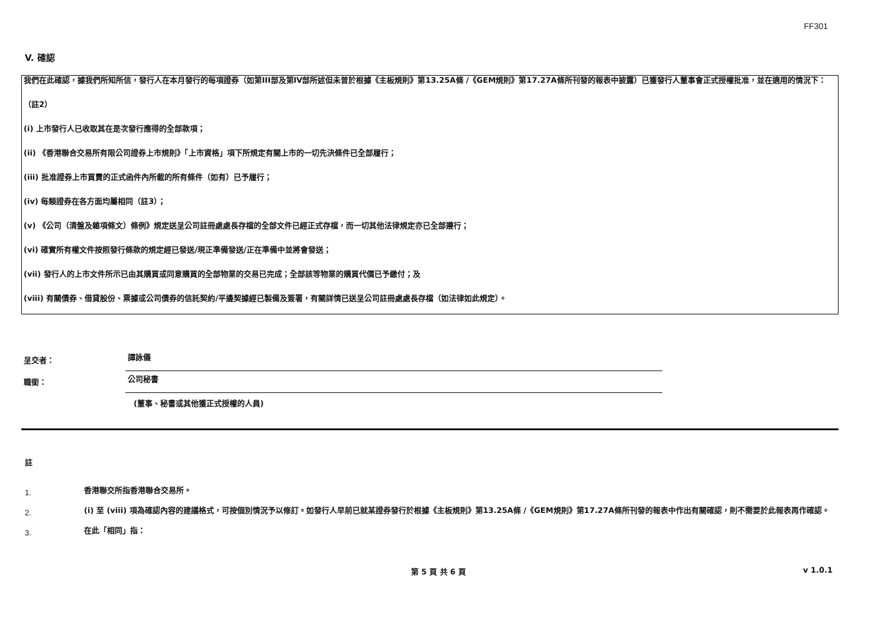FF301
V. 確認
我們在此確認，據我們所知所信，發行人在本月發行的每項證券（如第III部及第IV部所述但未曾於根據《主板規則》第13.25A條 /《GEM規則》第17.27A條所刊發的報表中披露）已獲發行人董事會正式授權批准，並在適用的情況下：
（註2）
(i) 上市發行人已收取其在是次發行應得的全部款項；
(ii) 《香港聯合交易所有限公司證券上市規則》「上市資格」項下所規定有關上市的一切先決條件已全部履行；
(iii) 批准證券上市買賣的正式函件內所載的所有條件（如有）已予履行；
(iv) 每類證券在各方面均屬相同（註3）；
(v) 《公司（清盤及雜項條文）條例》規定送呈公司註冊處處長存檔的全部文件已經正式存檔，而一切其他法律規定亦已全部遵行；
(vi) 確實所有權文件按照發行條款的規定經已發送/現正準備發送/正在準備中並將會發送；
(vii) 發行人的上市文件所示已由其購買或同意購買的全部物業的交易已完成；全部該等物業的購買代價已予繳付；及
(viii) 有關債券、借貸股份、票據或公司債券的信託契約/平邊契據經已製備及簽署，有關詳情已送呈公司註冊處處長存檔（如法律如此規定）。
呈交者：
譚詠儀
職銜：
公司秘書
(董事、秘書或其他獲正式授權的人員)
註
1.
香港聯交所指香港聯合交易所。
2.
(i) 至 (viii) 項為確認內容的建議格式，可按個別情況予以修訂。如發行人早前已就某證券發行於根據《主板規則》第13.25A條 /《GEM規則》第17.27A條所刊發的報表中作出有關確認，則不需要於此報表再作確認。
3.
在此「相同」指：
第 5 頁 共 6 頁 v 1.0.1